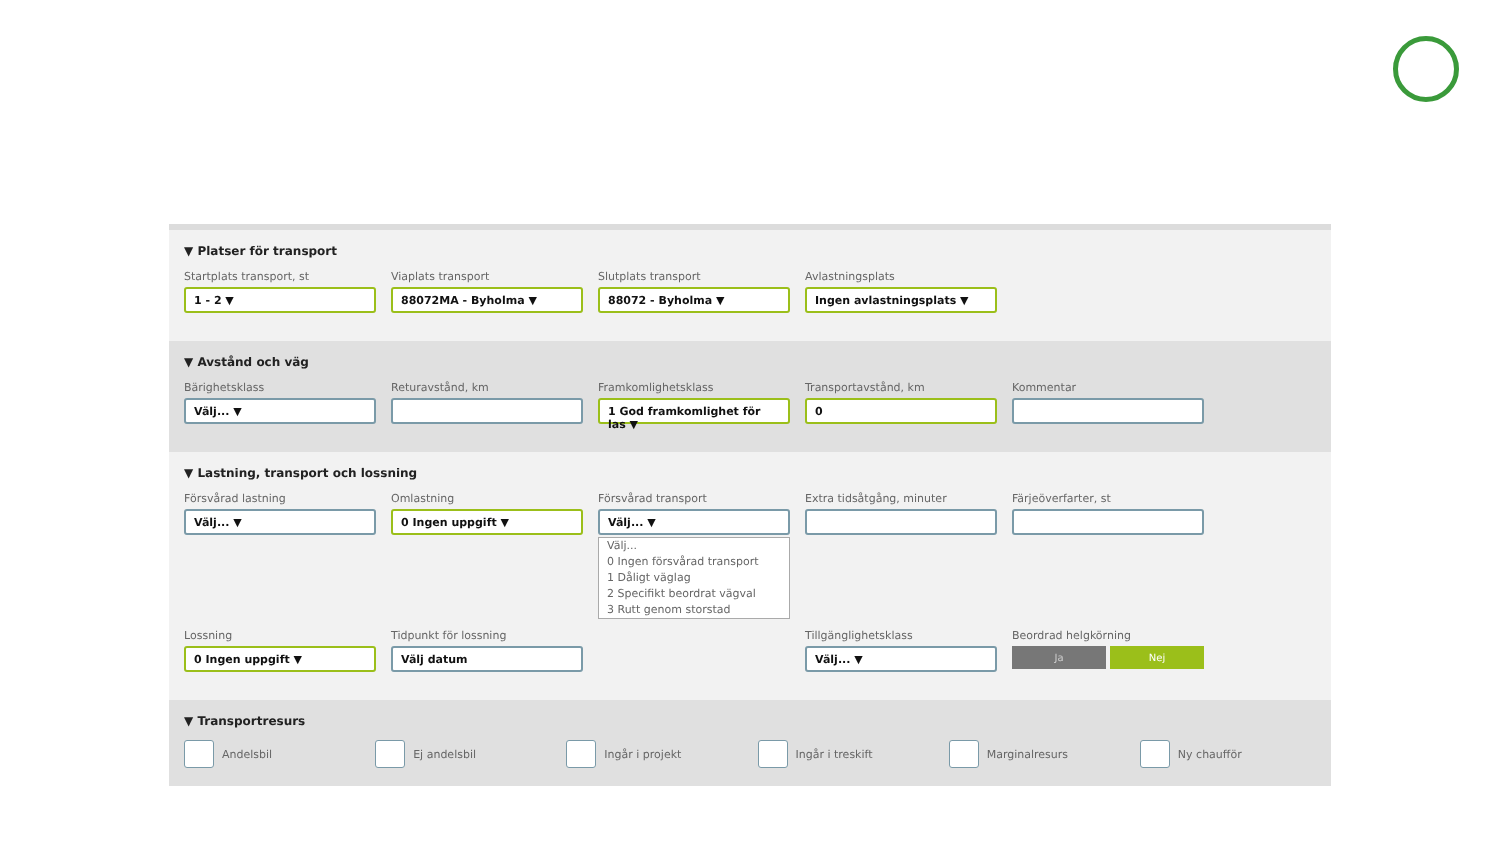▼ Platser för transport
Startplats transport, st
1 - 2 ▼
Viaplats transport
88072MA - Byholma ▼
Slutplats transport
88072 - Byholma ▼
Avlastningsplats
Ingen avlastningsplats ▼
▼ Avstånd och väg
Bärighetsklass
Välj... ▼
Returavstånd, km Framkomlighetsklass
1 God framkomlighet för las ▼
Transportavstånd, km
0
Kommentar
▼ Lastning, transport och lossning
Försvårad lastning
Välj... ▼
Omlastning
0 Ingen uppgift ▼
Försvårad transport
Välj... ▼
Välj...
0 Ingen försvårad transport
1 Dåligt väglag
2 Specifikt beordrat vägval
3 Rutt genom storstad
Extra tidsåtgång, minuter Färjeöverfarter, st
Lossning
0 Ingen uppgift ▼
Tidpunkt för lossning
Välj datum
Tillgänglighetsklass
Välj... ▼
Beordrad helgkörning
Ja Nej
▼ Transportresurs
Andelsbil Ej andelsbil Ingår i projekt Ingår i treskift Marginalresurs Ny chaufför